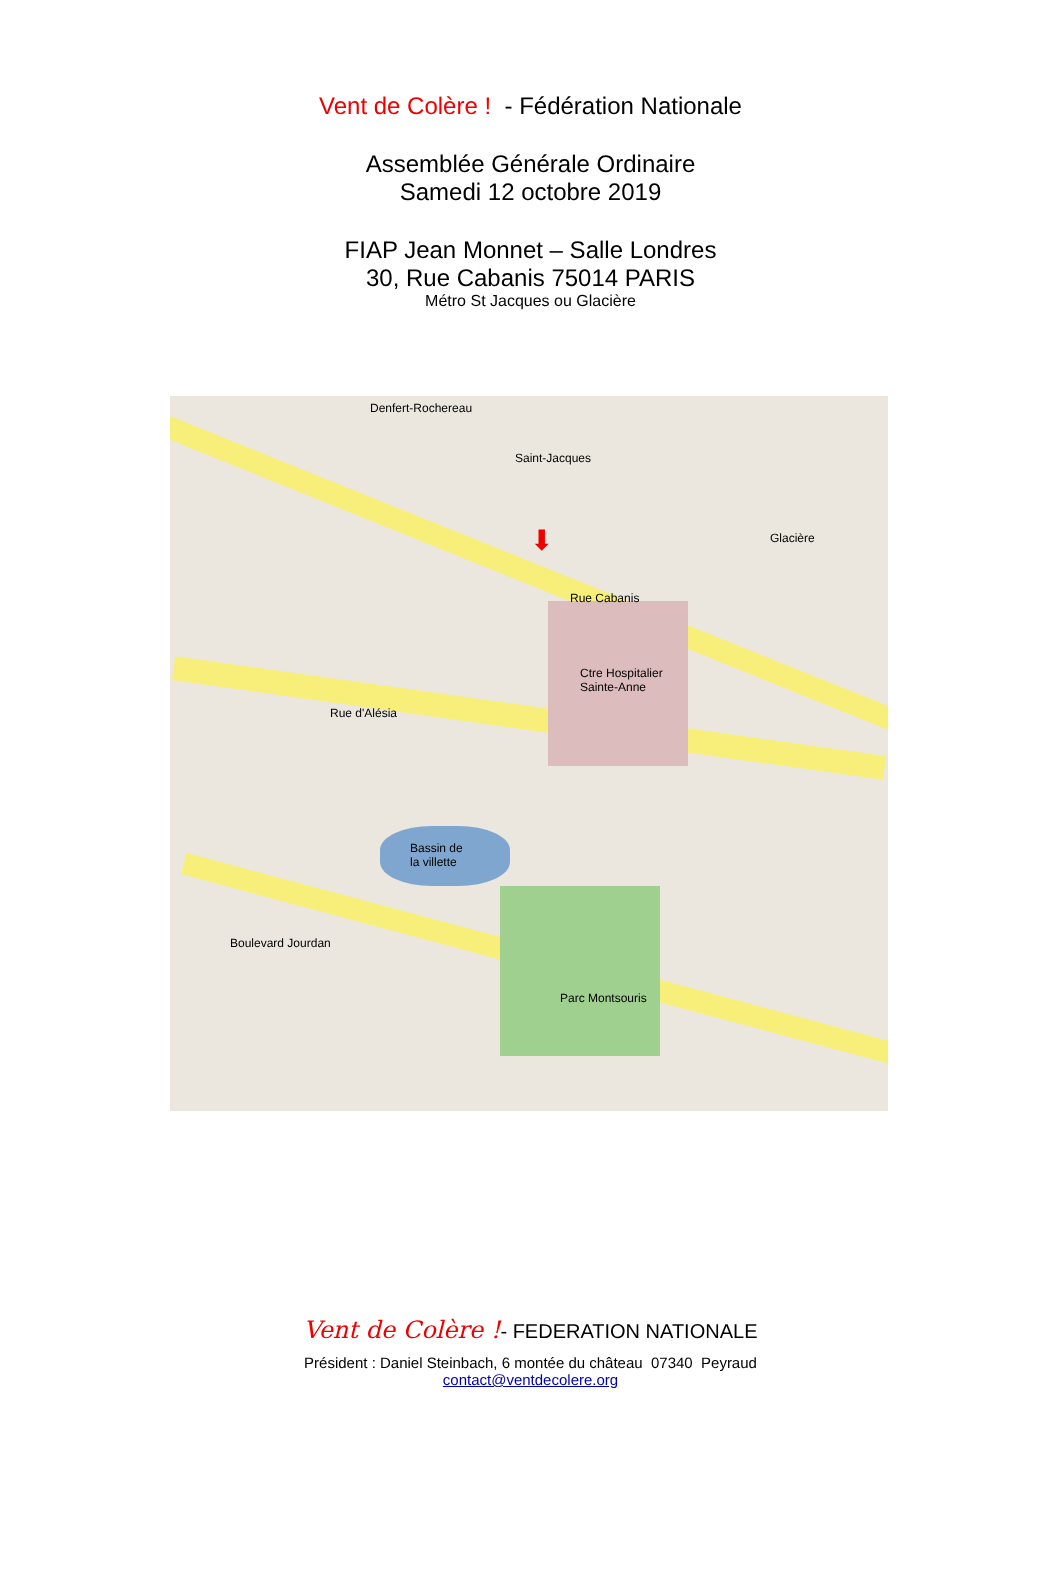Vent de Colère ! - Fédération Nationale
Assemblée Générale Ordinaire
Samedi 12 octobre 2019
FIAP Jean Monnet – Salle Londres
30, Rue Cabanis 75014 PARIS
Métro St Jacques ou Glacière
Denfert-Rochereau
Saint-Jacques
Glacière
Rue Cabanis
Ctre Hospitalier
Sainte-Anne
Rue d'Alésia
Bassin de
la villette
Parc Montsouris
Boulevard Jourdan
⬇
Vent de Colère !- FEDERATION NATIONALE
Président : Daniel Steinbach, 6 montée du château 07340 Peyraud
contact@ventdecolere.org